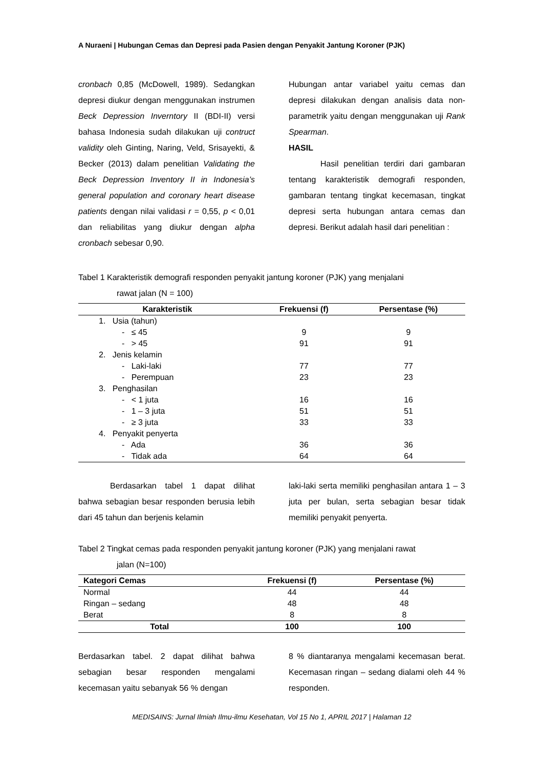A Nuraeni | Hubungan Cemas dan Depresi pada Pasien dengan Penyakit Jantung Koroner (PJK)
cronbach 0,85 (McDowell, 1989). Sedangkan depresi diukur dengan menggunakan instrumen Beck Depression Inverntory II (BDI-II) versi bahasa Indonesia sudah dilakukan uji contruct validity oleh Ginting, Naring, Veld, Srisayekti, & Becker (2013) dalam penelitian Validating the Beck Depression Inventory II in Indonesia’s general population and coronary heart disease patients dengan nilai validasi r = 0,55, p < 0,01 dan reliabilitas yang diukur dengan alpha cronbach sebesar 0,90.
Hubungan antar variabel yaitu cemas dan depresi dilakukan dengan analisis data non-parametrik yaitu dengan menggunakan uji Rank Spearman.
HASIL
Hasil penelitian terdiri dari gambaran tentang karakteristik demografi responden, gambaran tentang tingkat kecemasan, tingkat depresi serta hubungan antara cemas dan depresi. Berikut adalah hasil dari penelitian :
Tabel 1 Karakteristik demografi responden penyakit jantung koroner (PJK) yang menjalani
rawat jalan (N = 100)
| Karakteristik | Frekuensi (f) | Persentase (%) |
| --- | --- | --- |
| 1. Usia (tahun) | | |
| - ≤ 45 | 9 | 9 |
| - > 45 | 91 | 91 |
| 2. Jenis kelamin | | |
| - Laki-laki | 77 | 77 |
| - Perempuan | 23 | 23 |
| 3. Penghasilan | | |
| - < 1 juta | 16 | 16 |
| - 1 – 3 juta | 51 | 51 |
| - ≥ 3 juta | 33 | 33 |
| 4. Penyakit penyerta | | |
| - Ada | 36 | 36 |
| - Tidak ada | 64 | 64 |
Berdasarkan tabel 1 dapat dilihat bahwa sebagian besar responden berusia lebih dari 45 tahun dan berjenis kelamin
laki-laki serta memiliki penghasilan antara 1 – 3 juta per bulan, serta sebagian besar tidak memiliki penyakit penyerta.
Tabel 2 Tingkat cemas pada responden penyakit jantung koroner (PJK) yang menjalani rawat
jalan (N=100)
| Kategori Cemas | Frekuensi (f) | Persentase (%) |
| --- | --- | --- |
| Normal | 44 | 44 |
| Ringan – sedang | 48 | 48 |
| Berat | 8 | 8 |
| Total | 100 | 100 |
Berdasarkan tabel. 2 dapat dilihat bahwa sebagian besar responden mengalami kecemasan yaitu sebanyak 56 % dengan
8 % diantaranya mengalami kecemasan berat. Kecemasan ringan – sedang dialami oleh 44 % responden.
MEDISAINS: Jurnal Ilmiah Ilmu-ilmu Kesehatan, Vol 15 No 1, APRIL 2017 | Halaman 12